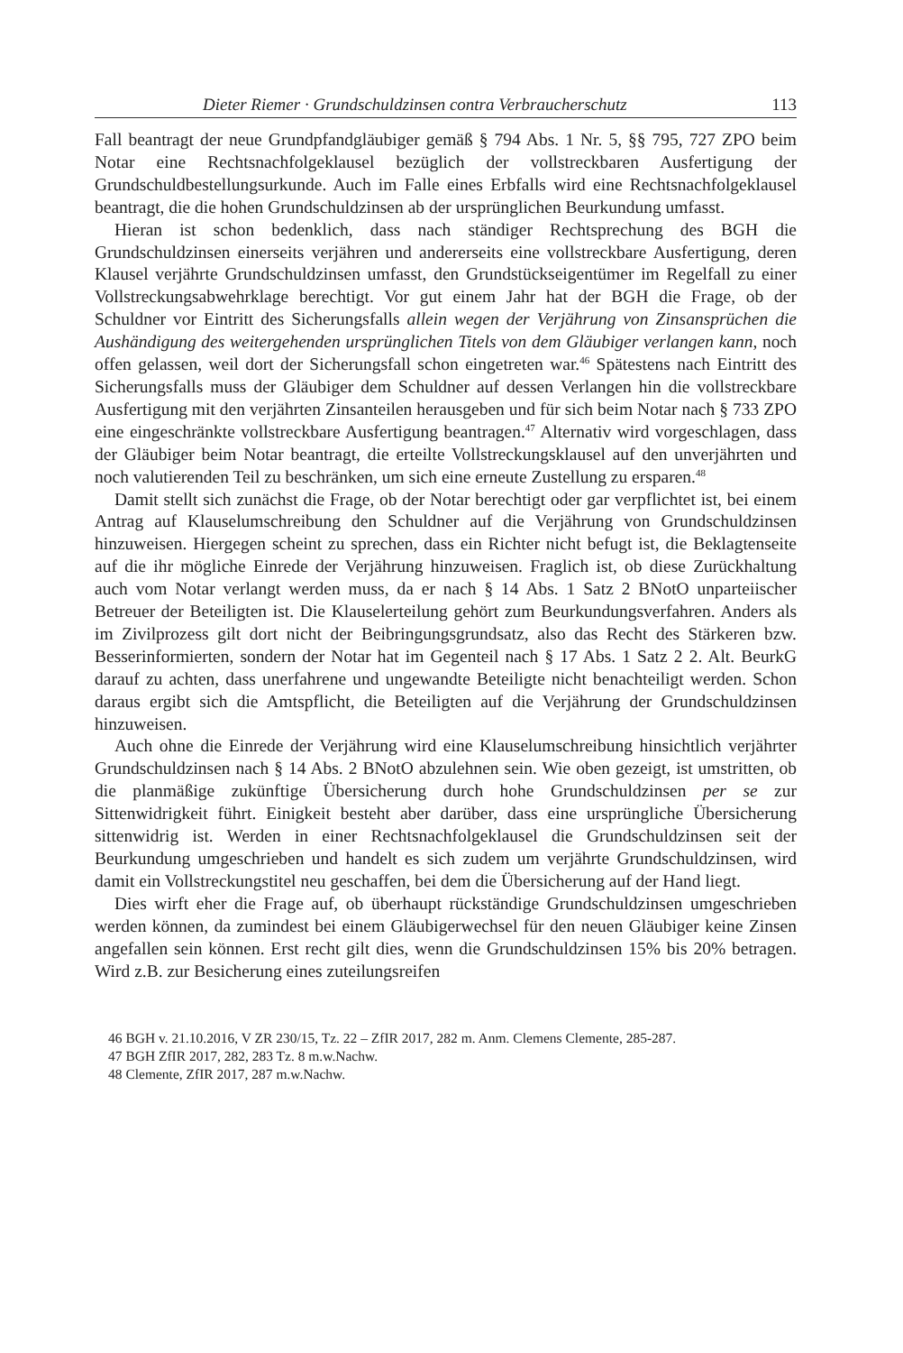Dieter Riemer · Grundschuldzinsen contra Verbraucherschutz 113
Fall beantragt der neue Grundpfandgläubiger gemäß § 794 Abs. 1 Nr. 5, §§ 795, 727 ZPO beim Notar eine Rechtsnachfolgeklausel bezüglich der vollstreckbaren Ausfertigung der Grundschuldbestellungsurkunde. Auch im Falle eines Erbfalls wird eine Rechtsnachfolgeklausel beantragt, die die hohen Grundschuldzinsen ab der ursprünglichen Beurkundung umfasst.
Hieran ist schon bedenklich, dass nach ständiger Rechtsprechung des BGH die Grundschuldzinsen einerseits verjähren und andererseits eine vollstreckbare Ausfertigung, deren Klausel verjährte Grundschuldzinsen umfasst, den Grundstückseigentümer im Regelfall zu einer Vollstreckungsabwehrklage berechtigt. Vor gut einem Jahr hat der BGH die Frage, ob der Schuldner vor Eintritt des Sicherungsfalls allein wegen der Verjährung von Zinsansprüchen die Aushändigung des weitergehenden ursprünglichen Titels von dem Gläubiger verlangen kann, noch offen gelassen, weil dort der Sicherungsfall schon eingetreten war.<sup>46</sup> Spätestens nach Eintritt des Sicherungsfalls muss der Gläubiger dem Schuldner auf dessen Verlangen hin die vollstreckbare Ausfertigung mit den verjährten Zinsanteilen herausgeben und für sich beim Notar nach § 733 ZPO eine eingeschränkte vollstreckbare Ausfertigung beantragen.<sup>47</sup> Alternativ wird vorgeschlagen, dass der Gläubiger beim Notar beantragt, die erteilte Vollstreckungsklausel auf den unverjährten und noch valutierenden Teil zu beschränken, um sich eine erneute Zustellung zu ersparen.<sup>48</sup>
Damit stellt sich zunächst die Frage, ob der Notar berechtigt oder gar verpflichtet ist, bei einem Antrag auf Klauselumschreibung den Schuldner auf die Verjährung von Grundschuldzinsen hinzuweisen. Hiergegen scheint zu sprechen, dass ein Richter nicht befugt ist, die Beklagtenseite auf die ihr mögliche Einrede der Verjährung hinzuweisen. Fraglich ist, ob diese Zurückhaltung auch vom Notar verlangt werden muss, da er nach § 14 Abs. 1 Satz 2 BNotO unparteiischer Betreuer der Beteiligten ist. Die Klauselerteilung gehört zum Beurkundungsverfahren. Anders als im Zivilprozess gilt dort nicht der Beibringungsgrundsatz, also das Recht des Stärkeren bzw. Besserinformierten, sondern der Notar hat im Gegenteil nach § 17 Abs. 1 Satz 2 2. Alt. BeurkG darauf zu achten, dass unerfahrene und ungewandte Beteiligte nicht benachteiligt werden. Schon daraus ergibt sich die Amtspflicht, die Beteiligten auf die Verjährung der Grundschuldzinsen hinzuweisen.
Auch ohne die Einrede der Verjährung wird eine Klauselumschreibung hinsichtlich verjährter Grundschuldzinsen nach § 14 Abs. 2 BNotO abzulehnen sein. Wie oben gezeigt, ist umstritten, ob die planmäßige zukünftige Übersicherung durch hohe Grundschuldzinsen per se zur Sittenwidrigkeit führt. Einigkeit besteht aber darüber, dass eine ursprüngliche Übersicherung sittenwidrig ist. Werden in einer Rechtsnachfolgeklausel die Grundschuldzinsen seit der Beurkundung umgeschrieben und handelt es sich zudem um verjährte Grundschuldzinsen, wird damit ein Vollstreckungstitel neu geschaffen, bei dem die Übersicherung auf der Hand liegt.
Dies wirft eher die Frage auf, ob überhaupt rückständige Grundschuldzinsen umgeschrieben werden können, da zumindest bei einem Gläubigerwechsel für den neuen Gläubiger keine Zinsen angefallen sein können. Erst recht gilt dies, wenn die Grundschuldzinsen 15% bis 20% betragen. Wird z.B. zur Besicherung eines zuteilungsreifen
46 BGH v. 21.10.2016, V ZR 230/15, Tz. 22 – ZfIR 2017, 282 m. Anm. Clemens Clemente, 285-287.
47 BGH ZfIR 2017, 282, 283 Tz. 8 m.w.Nachw.
48 Clemente, ZfIR 2017, 287 m.w.Nachw.